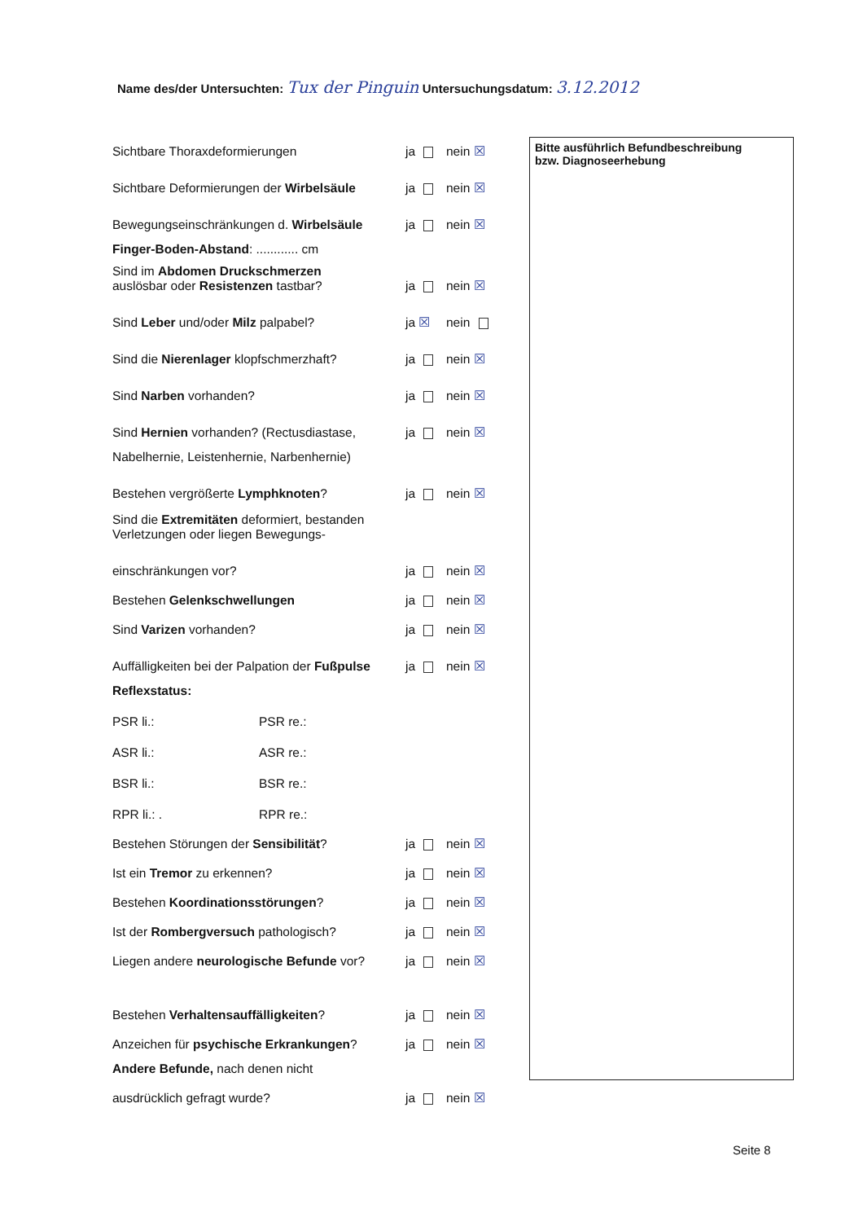Name des/der Untersuchten: Tux der Pinguin Untersuchungsdatum: 3.12.2012
Sichtbare Thoraxdeformierungen ja nein ☒
Sichtbare Deformierungen der Wirbelsäule ja nein ☒
Bewegungseinschränkungen d. Wirbelsäule ja nein ☒
Finger-Boden-Abstand: ............ cm
Sind im Abdomen Druckschmerzen
auslösbar oder Resistenzen tastbar? ja nein ☒
Sind Leber und/oder Milz palpabel? ja ☒ nein
Sind die Nierenlager klopfschmerzhaft? ja nein ☒
Sind Narben vorhanden? ja nein ☒
Sind Hernien vorhanden? (Rectusdiastase, ja nein ☒
Nabelhernie, Leistenhernie, Narbenhernie)
Bestehen vergrößerte Lymphknoten? ja nein ☒
Sind die Extremitäten deformiert, bestanden
Verletzungen oder liegen Bewegungs-
einschränkungen vor? ja nein ☒
Bestehen Gelenkschwellungen ja nein ☒
Sind Varizen vorhanden? ja nein ☒
Auffälligkeiten bei der Palpation der Fußpulse ja nein ☒
Reflexstatus:
PSR li.: PSR re.:
ASR li.: ASR re.:
BSR li.: BSR re.:
RPR li.: . RPR re.:
Bestehen Störungen der Sensibilität? ja nein ☒
Ist ein Tremor zu erkennen? ja nein ☒
Bestehen Koordinationsstörungen? ja nein ☒
Ist der Rombergversuch pathologisch? ja nein ☒
Liegen andere neurologische Befunde vor? ja nein ☒
Bestehen Verhaltensauffälligkeiten? ja nein ☒
Anzeichen für psychische Erkrankungen? ja nein ☒
Andere Befunde, nach denen nicht
ausdrücklich gefragt wurde? ja nein ☒
Bitte ausführlich Befundbeschreibung
bzw. Diagnoseerhebung
Seite 8